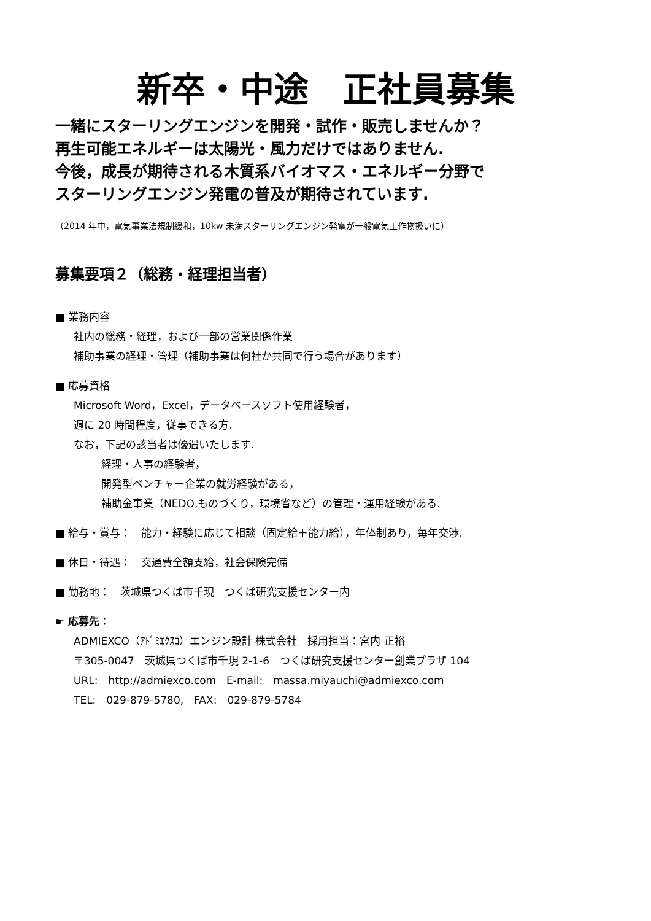新卒・中途　正社員募集
一緒にスターリングエンジンを開発・試作・販売しませんか？
再生可能エネルギーは太陽光・風力だけではありません.
今後，成長が期待される木質系バイオマス・エネルギー分野で
スターリングエンジン発電の普及が期待されています.
（2014 年中，電気事業法規制緩和，10kw 未満スターリングエンジン発電が一般電気工作物扱いに）
募集要項２（総務・経理担当者）
■ 業務内容
社内の総務・経理，および一部の営業関係作業
補助事業の経理・管理（補助事業は何社か共同で行う場合があります）
■ 応募資格
Microsoft Word，Excel，データベースソフト使用経験者，
週に 20 時間程度，従事できる方.
なお，下記の該当者は優遇いたします.
経理・人事の経験者，
開発型ベンチャー企業の就労経験がある，
補助金事業（NEDO,ものづくり，環境省など）の管理・運用経験がある.
■ 給与・賞与：　能力・経験に応じて相談（固定給＋能力給），年俸制あり，毎年交渉.
■ 休日・待遇：　交通費全額支給，社会保険完備
■ 勤務地：　茨城県つくば市千現　つくば研究支援センター内
☛ 応募先：
ADMIEXCO（ｱﾄﾞﾐｴｸｽｺ）エンジン設計 株式会社　採用担当：宮内 正裕
〒305-0047　茨城県つくば市千現 2-1-6　つくば研究支援センター創業プラザ 104
URL:　http://admiexco.com　E-mail:　massa.miyauchi@admiexco.com
TEL:　029-879-5780,　FAX:　029-879-5784